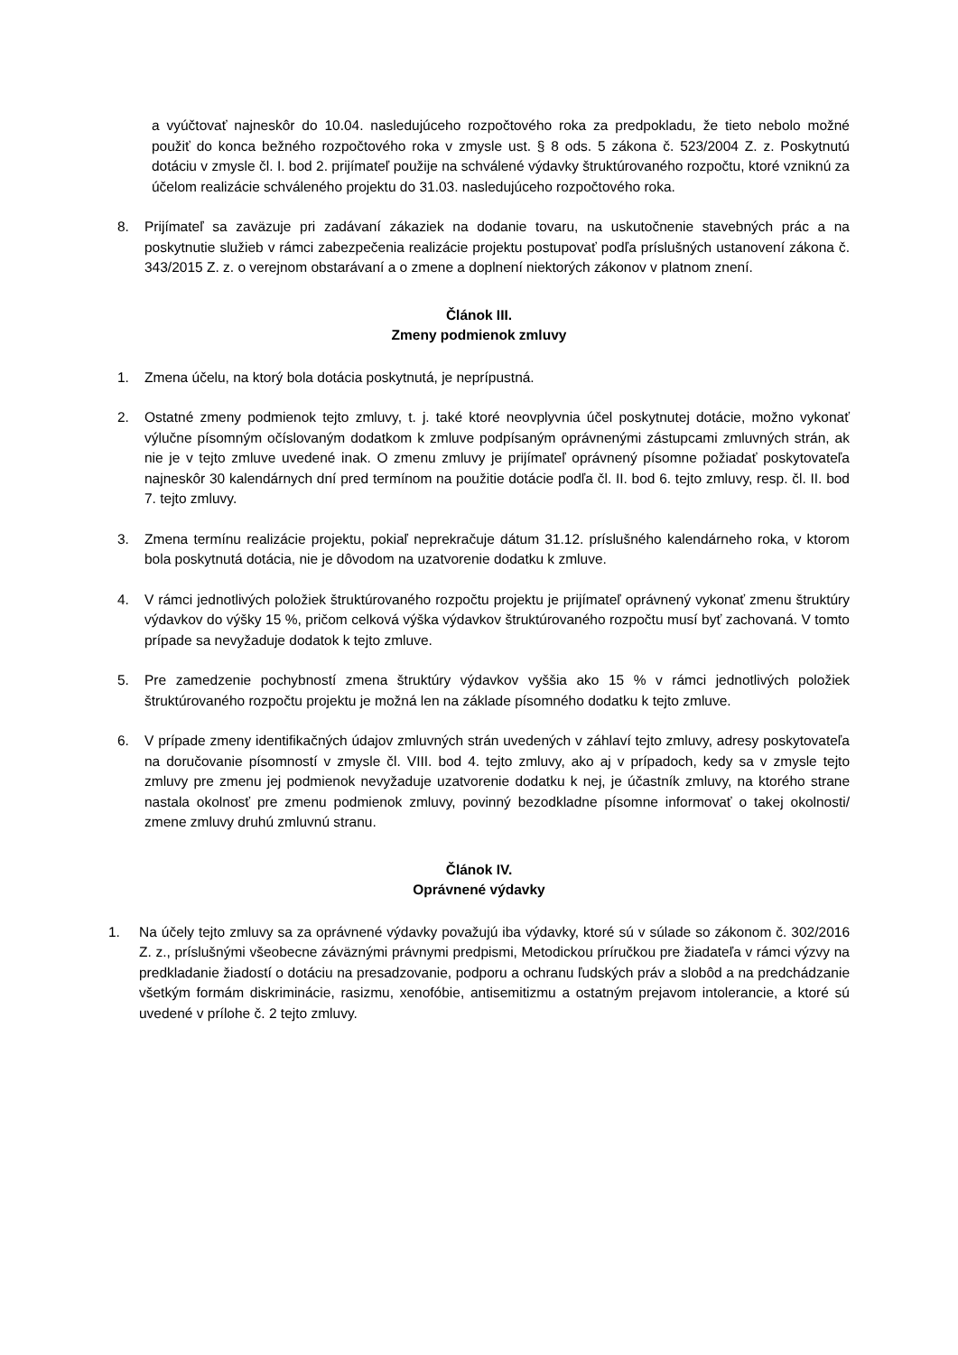a vyúčtovať najneskôr do 10.04. nasledujúceho rozpočtového roka za predpokladu, že tieto nebolo možné použiť do konca bežného rozpočtového roka v zmysle ust. § 8 ods. 5 zákona č. 523/2004 Z. z. Poskytnutú dotáciu v zmysle čl. I. bod 2. prijímateľ použije na schválené výdavky štruktúrovaného rozpočtu, ktoré vzniknú za účelom realizácie schváleného projektu do 31.03. nasledujúceho rozpočtového roka.
8. Prijímateľ sa zaväzuje pri zadávaní zákaziek na dodanie tovaru, na uskutočnenie stavebných prác a na poskytnutie služieb v rámci zabezpečenia realizácie projektu postupovať podľa príslušných ustanovení zákona č. 343/2015 Z. z. o verejnom obstarávaní a o zmene a doplnení niektorých zákonov v platnom znení.
Článok III.
Zmeny podmienok zmluvy
1. Zmena účelu, na ktorý bola dotácia poskytnutá, je neprípustná.
2. Ostatné zmeny podmienok tejto zmluvy, t. j. také ktoré neovplyvnia účel poskytnutej dotácie, možno vykonať výlučne písomným očíslovaným dodatkom k zmluve podpísaným oprávnenými zástupcami zmluvných strán, ak nie je v tejto zmluve uvedené inak. O zmenu zmluvy je prijímateľ oprávnený písomne požiadať poskytovateľa najneskôr 30 kalendárnych dní pred termínom na použitie dotácie podľa čl. II. bod 6. tejto zmluvy, resp. čl. II. bod 7. tejto zmluvy.
3. Zmena termínu realizácie projektu, pokiaľ neprekračuje dátum 31.12. príslušného kalendárneho roka, v ktorom bola poskytnutá dotácia, nie je dôvodom na uzatvorenie dodatku k zmluve.
4. V rámci jednotlivých položiek štruktúrovaného rozpočtu projektu je prijímateľ oprávnený vykonať zmenu štruktúry výdavkov do výšky 15 %, pričom celková výška výdavkov štruktúrovaného rozpočtu musí byť zachovaná. V tomto prípade sa nevyžaduje dodatok k tejto zmluve.
5. Pre zamedzenie pochybností zmena štruktúry výdavkov vyššia ako 15 % v rámci jednotlivých položiek štruktúrovaného rozpočtu projektu je možná len na základe písomného dodatku k tejto zmluve.
6. V prípade zmeny identifikačných údajov zmluvných strán uvedených v záhlaví tejto zmluvy, adresy poskytovateľa na doručovanie písomností v zmysle čl. VIII. bod 4. tejto zmluvy, ako aj v prípadoch, kedy sa v zmysle tejto zmluvy pre zmenu jej podmienok nevyžaduje uzatvorenie dodatku k nej, je účastník zmluvy, na ktorého strane nastala okolnosť pre zmenu podmienok zmluvy, povinný bezodkladne písomne informovať o takej okolnosti/ zmene zmluvy druhú zmluvnú stranu.
Článok IV.
Oprávnené výdavky
1. Na účely tejto zmluvy sa za oprávnené výdavky považujú iba výdavky, ktoré sú v súlade so zákonom č. 302/2016 Z. z., príslušnými všeobecne záväznými právnymi predpismi, Metodickou príručkou pre žiadateľa v rámci výzvy na predkladanie žiadostí o dotáciu na presadzovanie, podporu a ochranu ľudských práv a slobôd a na predchádzanie všetkým formám diskriminácie, rasizmu, xenofóbie, antisemitizmu a ostatným prejavom intolerancie, a ktoré sú uvedené v prílohe č. 2 tejto zmluvy.